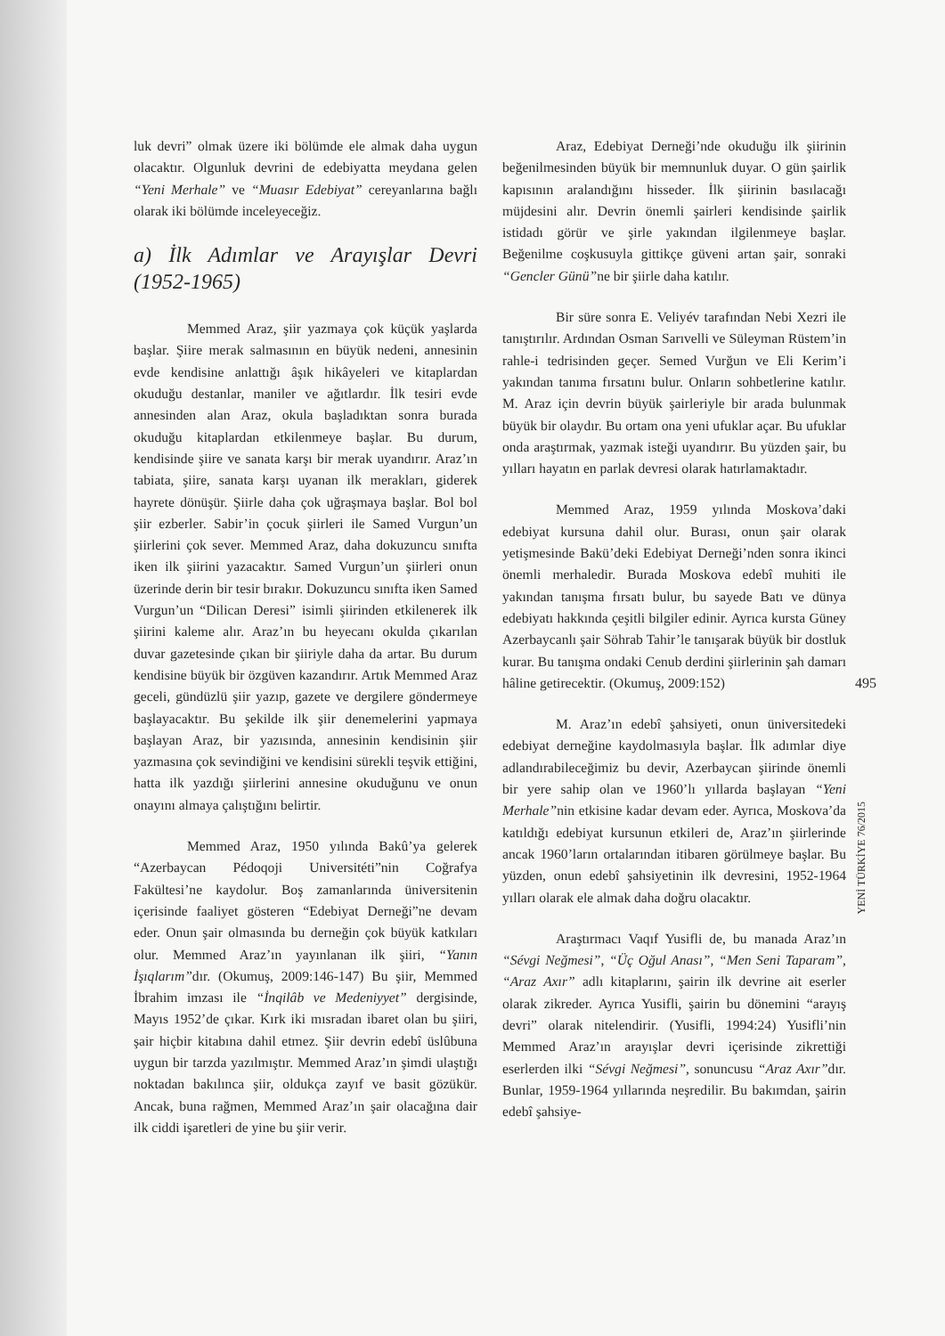luk devri” olmak üzere iki bölümde ele almak daha uygun olacaktır. Olgunluk devrini de edebiyatta meydana gelen “Yeni Merhale” ve “Muasır Edebiyat” cereyanlarına bağlı olarak iki bölümde inceleyeceğiz.
a) İlk Adımlar ve Arayışlar Devri (1952-1965)
Memmed Araz, şiir yazmaya çok küçük yaşlarda başlar. Şiire merak salmasının en büyük nedeni, annesinin evde kendisine anlattığı âşık hikâyeleri ve kitaplardan okuduğu destanlar, maniler ve ağıtlardır. İlk tesiri evde annesinden alan Araz, okula başladıktan sonra burada okuduğu kitaplardan etkilenmeye başlar. Bu durum, kendisinde şiire ve sanata karşı bir merak uyandırır. Araz’ın tabiata, şiire, sanata karşı uyanan ilk merakları, giderek hayrete dönüşür. Şiirle daha çok uğraşmaya başlar. Bol bol şiir ezberler. Sabir’in çocuk şiirleri ile Samed Vurgun’un şiirlerini çok sever. Memmed Araz, daha dokuzuncu sınıfta iken ilk şiirini yazacaktır. Samed Vurgun’un şiirleri onun üzerinde derin bir tesir bırakır. Dokuzuncu sınıfta iken Samed Vurgun’un “Dilican Deresi” isimli şiirinden etkilenerek ilk şiirini kaleme alır. Araz’ın bu heyecanı okulda çıkarılan duvar gazetesinde çıkan bir şiiriyle daha da artar. Bu durum kendisine büyük bir özgüven kazandırır. Artık Memmed Araz geceli, gündüzlü şiir yazıp, gazete ve dergilere göndermeye başlayacaktır. Bu şekilde ilk şiir denemelerini yapmaya başlayan Araz, bir yazısında, annesinin kendisinin şiir yazmasına çok sevindiğini ve kendisini sürekli teşvik ettiğini, hatta ilk yazdığı şiirlerini annesine okuduğunu ve onun onayını almaya çalıştığını belirtir.
Memmed Araz, 1950 yılında Bakû’ya gelerek “Azerbaycan Pédoqoji Universitéti”nin Coğrafya Fakültesi’ne kaydolur. Boş zamanlarında üniversitenin içerisinde faaliyet gösteren “Edebiyat Derneği”ne devam eder. Onun şair olmasında bu derneğin çok büyük katkıları olur. Memmed Araz’ın yayınlanan ilk şiiri, “Yanın İşıqlarım”dır. (Okumuş, 2009:146-147) Bu şiir, Memmed İbrahim imzası ile “İnqilâb ve Medeniyyet” dergisinde, Mayıs 1952’de çıkar. Kırk iki mısradan ibaret olan bu şiiri, şair hiçbir kitabına dahil etmez. Şiir devrin edebî üslûbuna uygun bir tarzda yazılmıştır. Memmed Araz’ın şimdi ulaştığı noktadan bakılınca şiir, oldukça zayıf ve basit gözükür. Ancak, buna rağmen, Memmed Araz’ın şair olacağına dair ilk ciddi işaretleri de yine bu şiir verir.
Araz, Edebiyat Derneği’nde okuduğu ilk şiirinin beğenilmesinden büyük bir memnunluk duyar. O gün şairlik kapısının aralandığını hisseder. İlk şiirinin basılacağı müjdesini alır. Devrin önemli şairleri kendisinde şairlik istidadı görür ve şirle yakından ilgilenmeye başlar. Beğenilme coşkusuyla gittikçe güveni artan şair, sonraki “Gencler Günü”ne bir şiirle daha katılır.
Bir süre sonra E. Veliyév tarafından Nebi Xezri ile tanıştırılır. Ardından Osman Sarıvelli ve Süleyman Rüstem’in rahle-i tedrisinden geçer. Semed Vurğun ve Eli Kerim’i yakından tanıma fırsatını bulur. Onların sohbetlerine katılır. M. Araz için devrin büyük şairleriyle bir arada bulunmak büyük bir olaydır. Bu ortam ona yeni ufuklar açar. Bu ufuklar onda araştırmak, yazmak isteği uyandırır. Bu yüzden şair, bu yılları hayatın en parlak devresi olarak hatırlamaktadır.
Memmed Araz, 1959 yılında Moskova’daki edebiyat kursuna dahil olur. Burası, onun şair olarak yetişmesinde Bakü’deki Edebiyat Derneği’nden sonra ikinci önemli merhaledir. Burada Moskova edebî muhiti ile yakından tanışma fırsatı bulur, bu sayede Batı ve dünya edebiyatı hakkında çeşitli bilgiler edinir. Ayrıca kursta Güney Azerbaycanlı şair Söhrab Tahir’le tanışarak büyük bir dostluk kurar. Bu tanışma ondaki Cenub derdini şiirlerinin şah damarı hâline getirecektir. (Okumuş, 2009:152)
M. Araz’ın edebî şahsiyeti, onun üniversitedeki edebiyat derneğine kaydolmasıyla başlar. İlk adımlar diye adlandırabileceğimiz bu devir, Azerbaycan şiirinde önemli bir yere sahip olan ve 1960’lı yıllarda başlayan “Yeni Merhale”nin etkisine kadar devam eder. Ayrıca, Moskova’da katıldığı edebiyat kursunun etkileri de, Araz’ın şiirlerinde ancak 1960’ların ortalarından itibaren görülmeye başlar. Bu yüzden, onun edebî şahsiyetinin ilk devresini, 1952-1964 yılları olarak ele almak daha doğru olacaktır.
Araştırmacı Vaqıf Yusifli de, bu manada Araz’ın “Sévgi Neğmesi”, “Üç Oğul Anası”, “Men Seni Taparam”, “Araz Axır” adlı kitaplarını, şairin ilk devrine ait eserler olarak zikreder. Ayrıca Yusifli, şairin bu dönemini “arayış devri” olarak nitelendirir. (Yusifli, 1994:24) Yusifli’nin Memmed Araz’ın arayışlar devri içerisinde zikrettiği eserlerden ilki “Sévgi Neğmesi”, sonuncusu “Araz Axır”dır. Bunlar, 1959-1964 yıllarında neşredilir. Bu bakımdan, şairin edebî şahsiye-
495
YENİ TÜRKİYE 76/2015